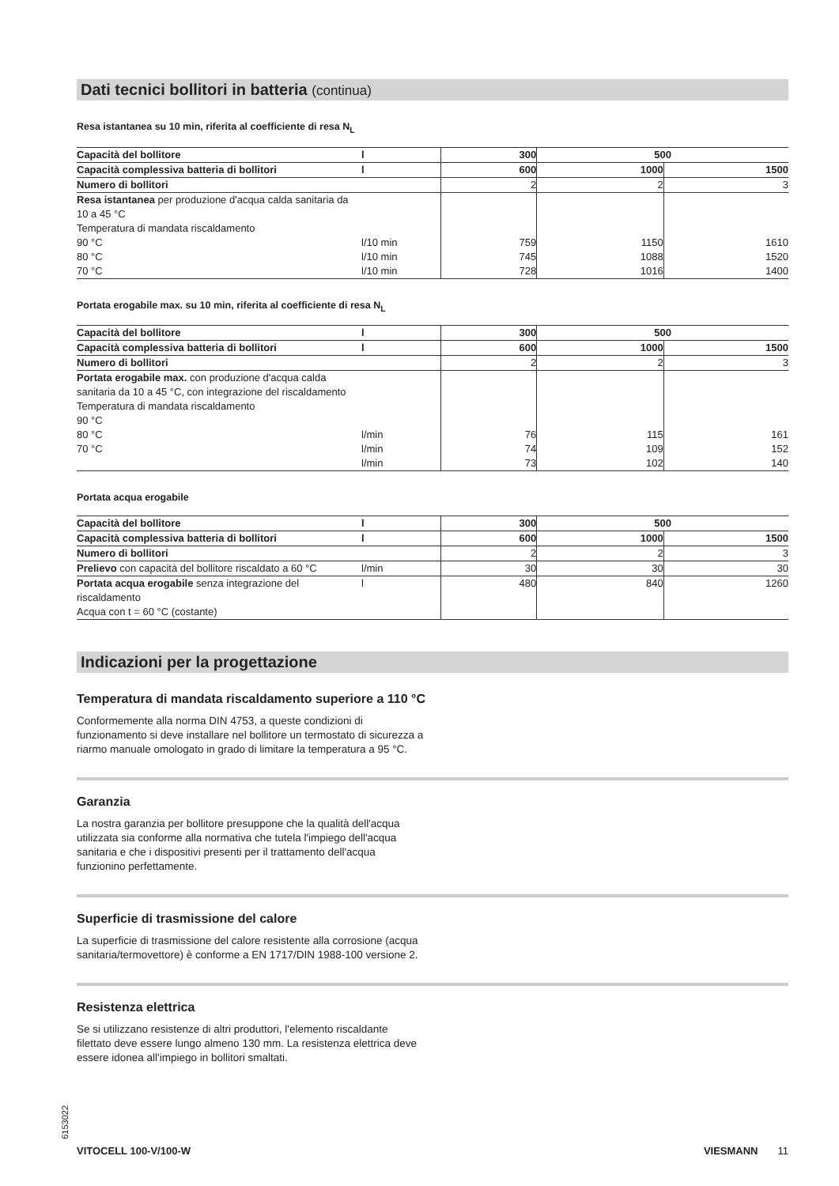Dati tecnici bollitori in batteria (continua)
Resa istantanea su 10 min, riferita al coefficiente di resa N<sub>L</sub>
| Capacità del bollitore | l | 300 | 500 | |
| Capacità complessiva batteria di bollitori | l | 600 | 1000 | 1500 |
| Numero di bollitori | | 2 | 2 | 3 |
| Resa istantanea per produzione d'acqua calda sanitaria da 10 a 45 °C Temperatura di mandata riscaldamento 90 °C 80 °C 70 °C | l/10 min l/10 min l/10 min | 759 745 728 | 1150 1088 1016 | 1610 1520 1400 |
Portata erogabile max. su 10 min, riferita al coefficiente di resa N<sub>L</sub>
| Capacità del bollitore | l | 300 | 500 | |
| Capacità complessiva batteria di bollitori | l | 600 | 1000 | 1500 |
| Numero di bollitori | | 2 | 2 | 3 |
| Portata erogabile max. con produzione d'acqua calda sanitaria da 10 a 45 °C, con integrazione del riscaldamento Temperatura di mandata riscaldamento 90 °C 80 °C 70 °C | l/min l/min l/min | 76 74 73 | 115 109 102 | 161 152 140 |
Portata acqua erogabile
| Capacità del bollitore | l | 300 | 500 | |
| Capacità complessiva batteria di bollitori | l | 600 | 1000 | 1500 |
| Numero di bollitori | | 2 | 2 | 3 |
| Prelievo con capacità del bollitore riscaldato a 60 °C | l/min | 30 | 30 | 30 |
| Portata acqua erogabile senza integrazione del riscaldamento Acqua con t = 60 °C (costante) | l | 480 | 840 | 1260 |
Indicazioni per la progettazione
Temperatura di mandata riscaldamento superiore a 110 °C
Conformemente alla norma DIN 4753, a queste condizioni di funzionamento si deve installare nel bollitore un termostato di sicurezza a riarmo manuale omologato in grado di limitare la temperatura a 95 °C.
Garanzia
La nostra garanzia per bollitore presuppone che la qualità dell'acqua utilizzata sia conforme alla normativa che tutela l'impiego dell'acqua sanitaria e che i dispositivi presenti per il trattamento dell'acqua funzionino perfettamente.
Superficie di trasmissione del calore
La superficie di trasmissione del calore resistente alla corrosione (acqua sanitaria/termovettore) è conforme a EN 1717/DIN 1988-100 versione 2.
Resistenza elettrica
Se si utilizzano resistenze di altri produttori, l'elemento riscaldante filettato deve essere lungo almeno 130 mm. La resistenza elettrica deve essere idonea all'impiego in bollitori smaltati.
6153022
VITOCELL 100-V/100-W VIESMANN 11